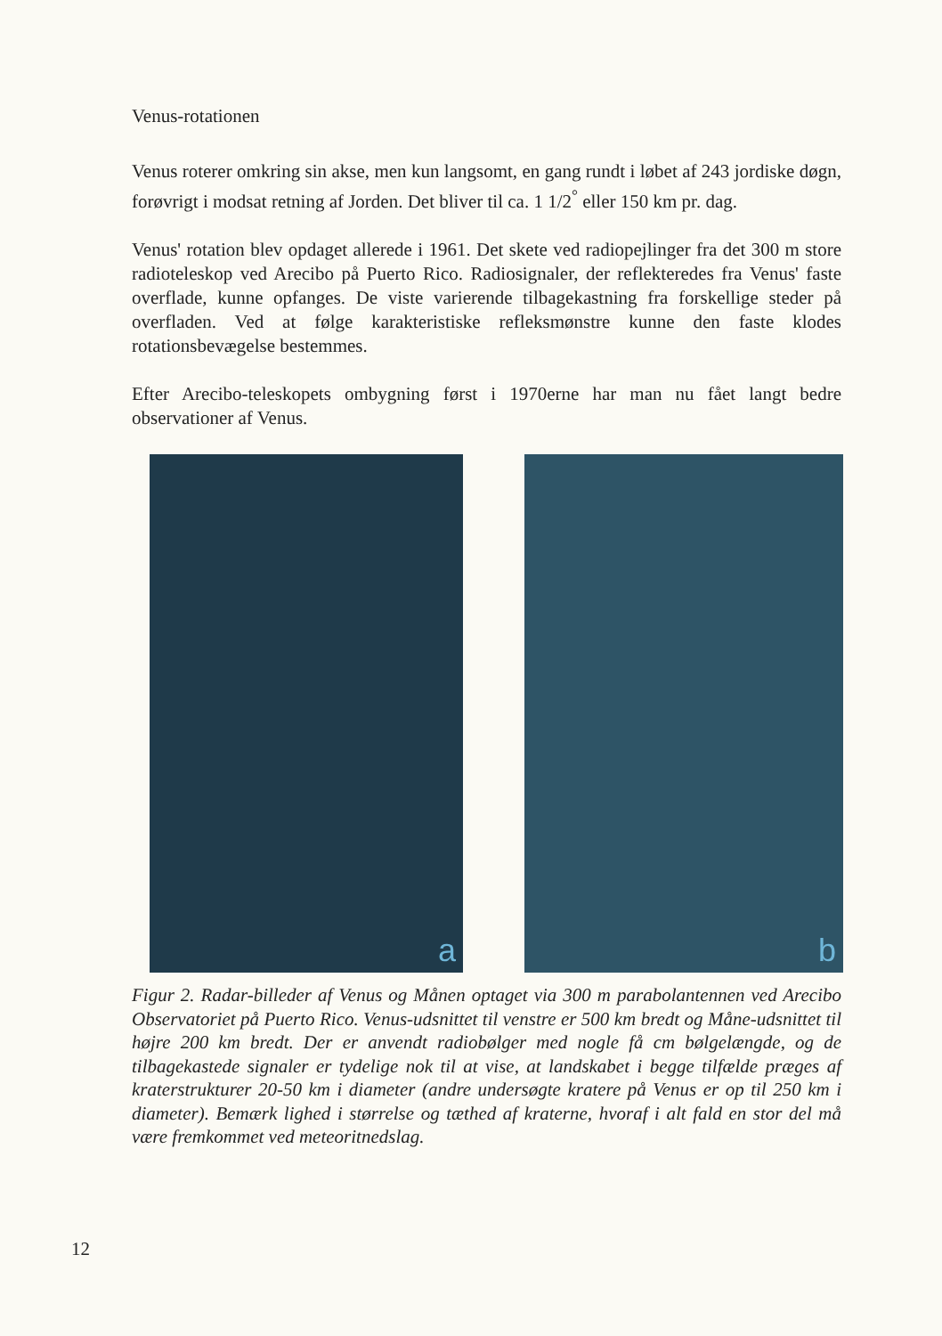Venus-rotationen
Venus roterer omkring sin akse, men kun langsomt, en gang rundt i løbet af 243 jordiske døgn, forøvrigt i modsat retning af Jorden. Det bliver til ca. 1 1/2<sup>°</sup> eller 150 km pr. dag.
Venus' rotation blev opdaget allerede i 1961. Det skete ved radiopejlinger fra det 300 m store radioteleskop ved Arecibo på Puerto Rico. Radiosignaler, der reflekteredes fra Venus' faste overflade, kunne opfanges. De viste varierende tilbagekastning fra forskellige steder på overfladen. Ved at følge karakteristiske refleksmønstre kunne den faste klodes rotationsbevægelse bestemmes.
Efter Arecibo-teleskopets ombygning først i 1970erne har man nu fået langt bedre observationer af Venus.
a
b
Figur 2. Radar-billeder af Venus og Månen optaget via 300 m parabolantennen ved Arecibo Observatoriet på Puerto Rico. Venus-udsnittet til venstre er 500 km bredt og Måne-udsnittet til højre 200 km bredt. Der er anvendt radiobølger med nogle få cm bølgelængde, og de tilbagekastede signaler er tydelige nok til at vise, at landskabet i begge tilfælde præges af kraterstrukturer 20-50 km i diameter (andre undersøgte kratere på Venus er op til 250 km i diameter). Bemærk lighed i størrelse og tæthed af kraterne, hvoraf i alt fald en stor del må være fremkommet ved meteoritnedslag.
12